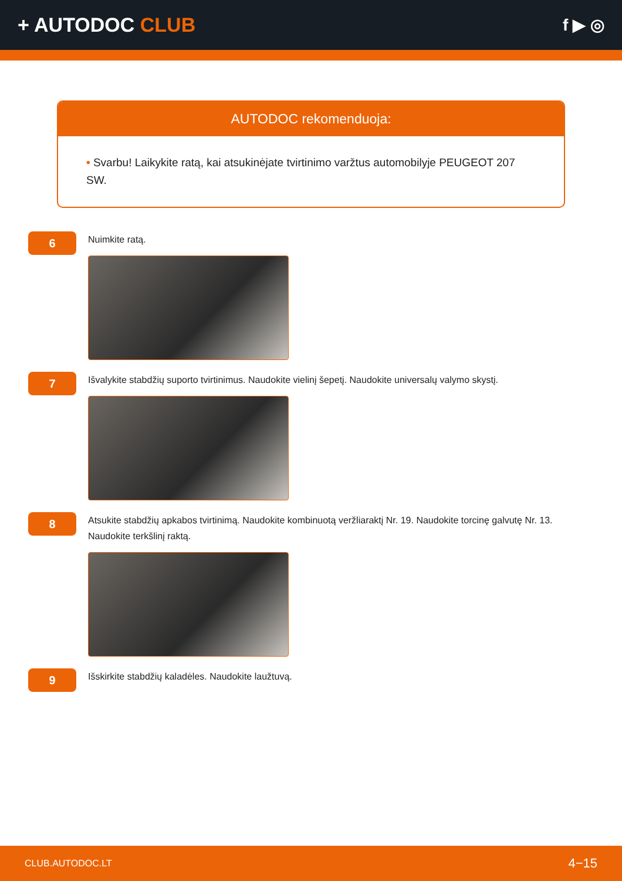+ AUTODOC CLUB
f ▶ ◎
AUTODOC rekomenduoja:
• Svarbu! Laikykite ratą, kai atsukinėjate tvirtinimo varžtus automobilyje PEUGEOT 207 SW.
6
Nuimkite ratą.
7
Išvalykite stabdžių suporto tvirtinimus. Naudokite vielinį šepetį. Naudokite universalų valymo skystį.
8
Atsukite stabdžių apkabos tvirtinimą. Naudokite kombinuotą veržliaraktį Nr. 19. Naudokite torcinę galvutę Nr. 13. Naudokite terkšlinį raktą.
9
Išskirkite stabdžių kaladėles. Naudokite laužtuvą.
CLUB.AUTODOC.LT 4−15